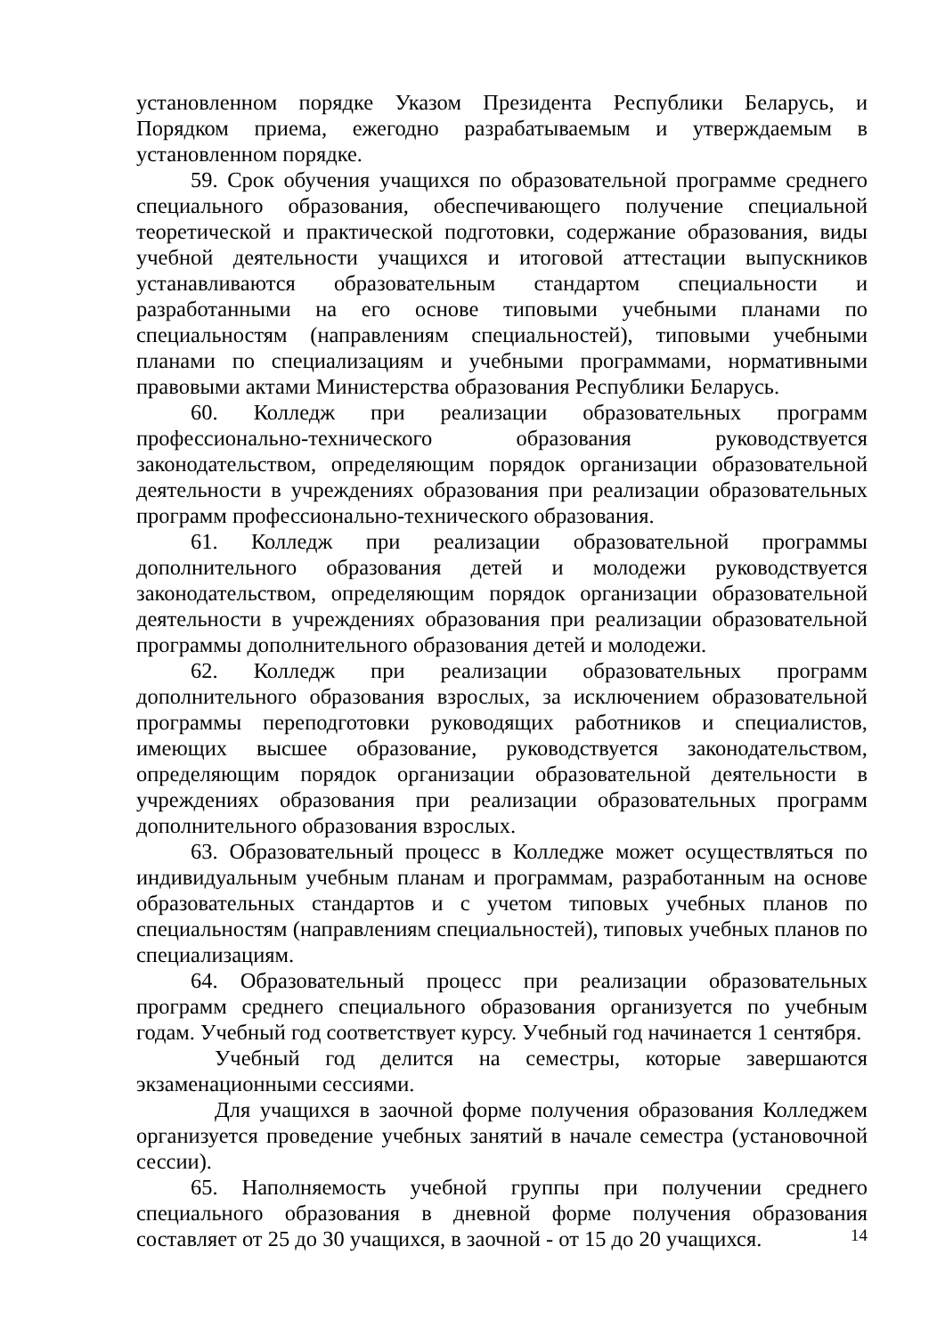установленном порядке Указом Президента Республики Беларусь, и Порядком приема, ежегодно разрабатываемым и утверждаемым в установленном порядке.
59. Срок обучения учащихся по образовательной программе среднего специального образования, обеспечивающего получение специальной теоретической и практической подготовки, содержание образования, виды учебной деятельности учащихся и итоговой аттестации выпускников устанавливаются образовательным стандартом специальности и разработанными на его основе типовыми учебными планами по специальностям (направлениям специальностей), типовыми учебными планами по специализациям и учебными программами, нормативными правовыми актами Министерства образования Республики Беларусь.
60. Колледж при реализации образовательных программ профессионально-технического образования руководствуется законодательством, определяющим порядок организации образовательной деятельности в учреждениях образования при реализации образовательных программ профессионально-технического образования.
61. Колледж при реализации образовательной программы дополнительного образования детей и молодежи руководствуется законодательством, определяющим порядок организации образовательной деятельности в учреждениях образования при реализации образовательной программы дополнительного образования детей и молодежи.
62. Колледж при реализации образовательных программ дополнительного образования взрослых, за исключением образовательной программы переподготовки руководящих работников и специалистов, имеющих высшее образование, руководствуется законодательством, определяющим порядок организации образовательной деятельности в учреждениях образования при реализации образовательных программ дополнительного образования взрослых.
63. Образовательный процесс в Колледже может осуществляться по индивидуальным учебным планам и программам, разработанным на основе образовательных стандартов и с учетом типовых учебных планов по специальностям (направлениям специальностей), типовых учебных планов по специализациям.
64. Образовательный процесс при реализации образовательных программ среднего специального образования организуется по учебным годам. Учебный год соответствует курсу. Учебный год начинается 1 сентября.
Учебный год делится на семестры, которые завершаются экзаменационными сессиями.
Для учащихся в заочной форме получения образования Колледжем организуется проведение учебных занятий в начале семестра (установочной сессии).
65. Наполняемость учебной группы при получении среднего специального образования в дневной форме получения образования составляет от 25 до 30 учащихся, в заочной - от 15 до 20 учащихся.
14